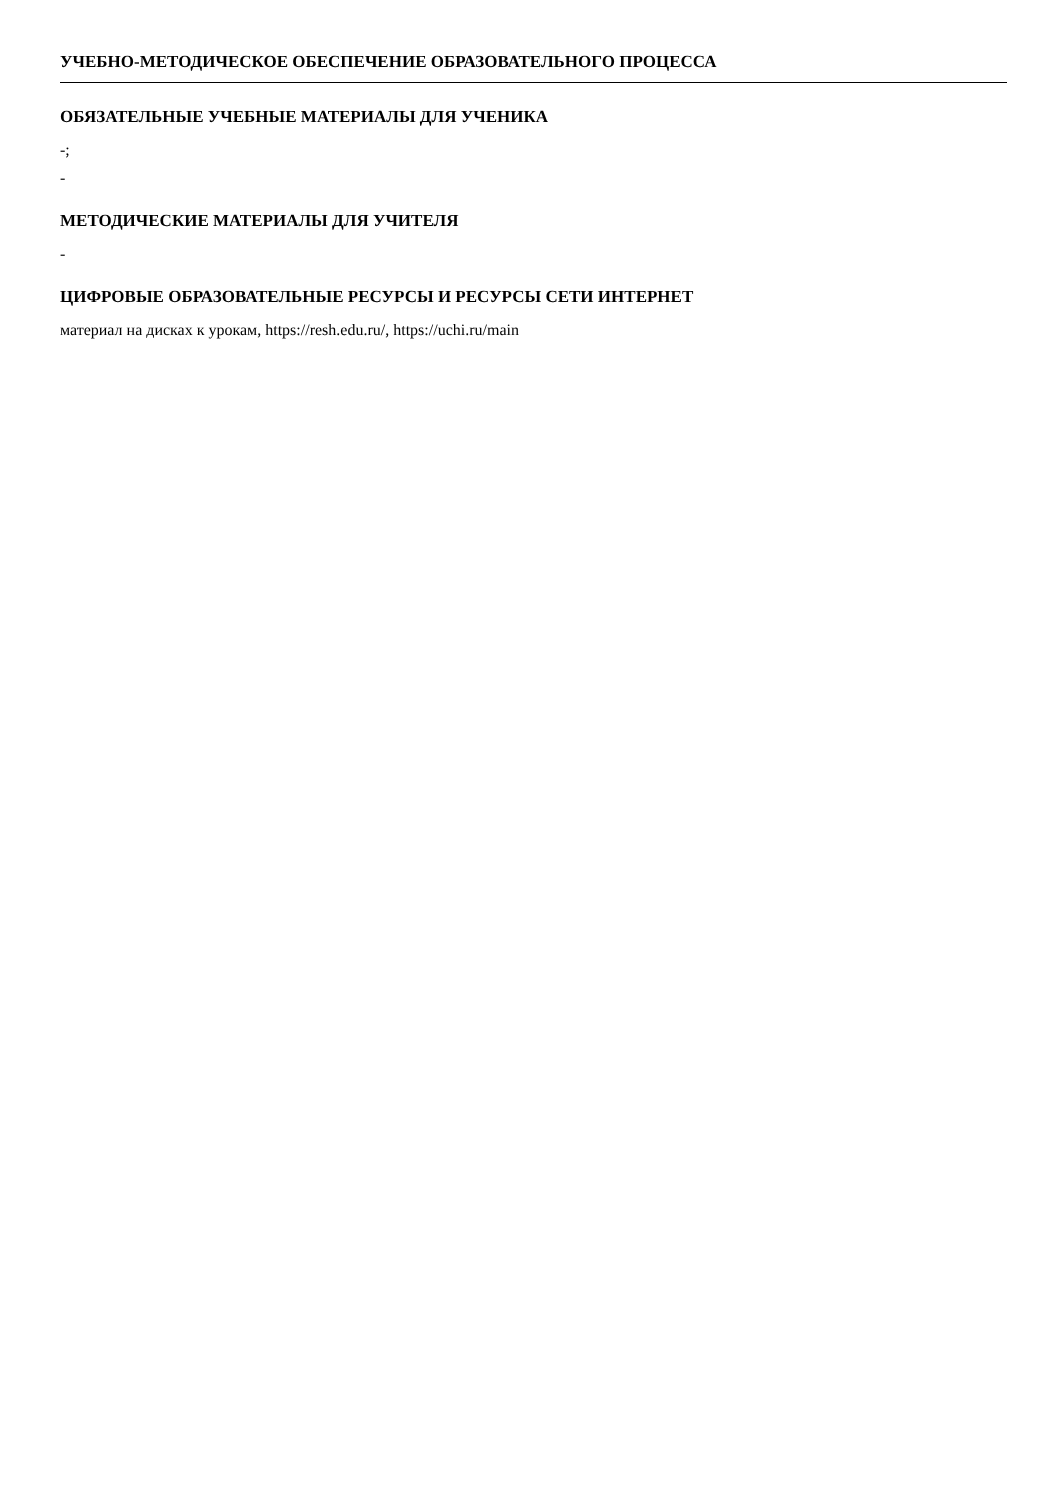УЧЕБНО-МЕТОДИЧЕСКОЕ ОБЕСПЕЧЕНИЕ ОБРАЗОВАТЕЛЬНОГО ПРОЦЕССА
ОБЯЗАТЕЛЬНЫЕ УЧЕБНЫЕ МАТЕРИАЛЫ ДЛЯ УЧЕНИКА
-;
-
МЕТОДИЧЕСКИЕ МАТЕРИАЛЫ ДЛЯ УЧИТЕЛЯ
-
ЦИФРОВЫЕ ОБРАЗОВАТЕЛЬНЫЕ РЕСУРСЫ И РЕСУРСЫ СЕТИ ИНТЕРНЕТ
материал на дисках к урокам, https://resh.edu.ru/, https://uchi.ru/main